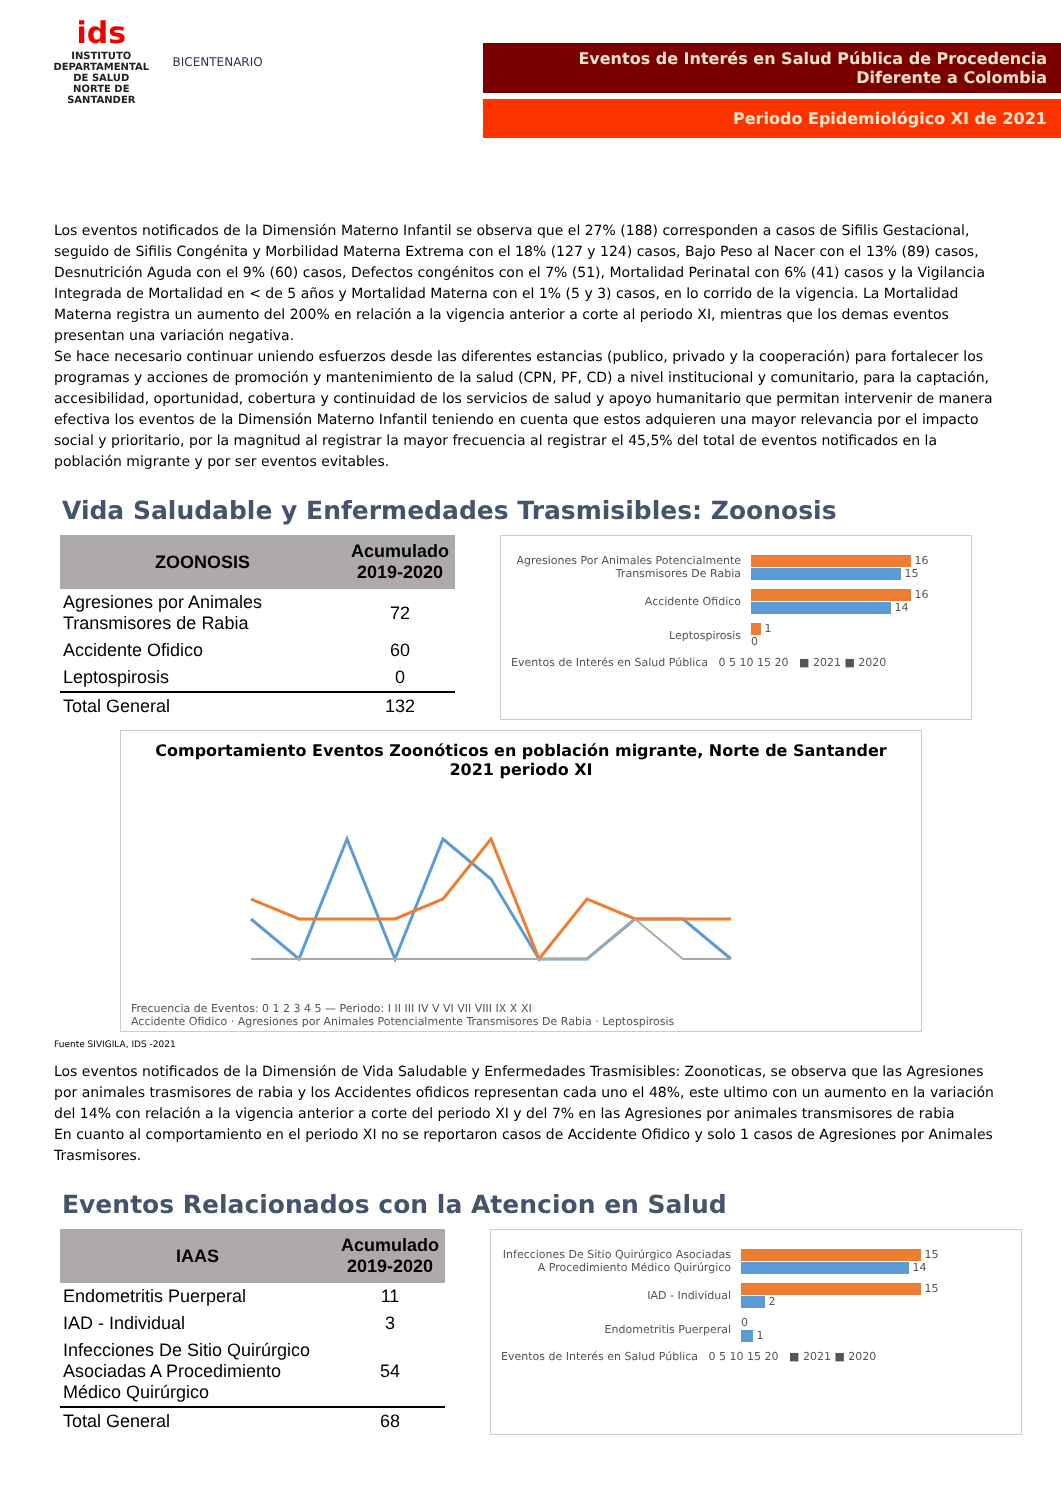ids
INSTITUTO DEPARTAMENTAL DE SALUD
NORTE DE SANTANDER
BICENTENARIO
Eventos de Interés en Salud Pública de Procedencia
Diferente a Colombia
Periodo Epidemiológico XI de 2021
Los eventos notificados de la Dimensión Materno Infantil se observa que el 27% (188) corresponden a casos de Sifilis Gestacional, seguido de Sifilis Congénita y Morbilidad Materna Extrema con el 18% (127 y 124) casos, Bajo Peso al Nacer con el 13% (89) casos, Desnutrición Aguda con el 9% (60) casos, Defectos congénitos con el 7% (51), Mortalidad Perinatal con 6% (41) casos y la Vigilancia Integrada de Mortalidad en < de 5 años y Mortalidad Materna con el 1% (5 y 3) casos, en lo corrido de la vigencia. La Mortalidad Materna registra un aumento del 200% en relación a la vigencia anterior a corte al periodo XI, mientras que los demas eventos presentan una variación negativa.
Se hace necesario continuar uniendo esfuerzos desde las diferentes estancias (publico, privado y la cooperación) para fortalecer los programas y acciones de promoción y mantenimiento de la salud (CPN, PF, CD) a nivel institucional y comunitario, para la captación, accesibilidad, oportunidad, cobertura y continuidad de los servicios de salud y apoyo humanitario que permitan intervenir de manera efectiva los eventos de la Dimensión Materno Infantil teniendo en cuenta que estos adquieren una mayor relevancia por el impacto social y prioritario, por la magnitud al registrar la mayor frecuencia al registrar el 45,5% del total de eventos notificados en la población migrante y por ser eventos evitables.
Vida Saludable y Enfermedades Trasmisibles: Zoonosis
| ZOONOSIS | Acumulado 2019-2020 |
| --- | --- |
| Agresiones por Animales Transmisores de Rabia | 72 |
| Accidente Ofidico | 60 |
| Leptospirosis | 0 |
| Total General | 132 |
Agresiones Por Animales Potencialmente Transmisores De Rabia
16
15
Accidente Ofidico
16
14
Leptospirosis
1
0
Eventos de Interés en Salud Pública 0 5 10 15 20 ■ 2021 ■ 2020
Comportamiento Eventos Zoonóticos en población migrante, Norte de Santander 2021 periodo XI
Frecuencia de Eventos: 0 1 2 3 4 5 — Periodo: I II III IV V VI VII VIII IX X XI
Accidente Ofidico · Agresiones por Animales Potencialmente Transmisores De Rabia · Leptospirosis
Fuente SIVIGILA, IDS -2021
Los eventos notificados de la Dimensión de Vida Saludable y Enfermedades Trasmisibles: Zoonoticas, se observa que las Agresiones por animales trasmisores de rabia y los Accidentes ofidicos representan cada uno el 48%, este ultimo con un aumento en la variación del 14% con relación a la vigencia anterior a corte del periodo XI y del 7% en las Agresiones por animales transmisores de rabia
En cuanto al comportamiento en el periodo XI no se reportaron casos de Accidente Ofidico y solo 1 casos de Agresiones por Animales Trasmisores.
Eventos Relacionados con la Atencion en Salud
| IAAS | Acumulado 2019-2020 |
| --- | --- |
| Endometritis Puerperal | 11 |
| IAD - Individual | 3 |
| Infecciones De Sitio Quirúrgico Asociadas A Procedimiento Médico Quirúrgico | 54 |
| Total General | 68 |
Infecciones De Sitio Quirúrgico Asociadas A Procedimiento Médico Quirúrgico
15
14
IAD - Individual
15
2
Endometritis Puerperal
0
1
Eventos de Interés en Salud Pública 0 5 10 15 20 ■ 2021 ■ 2020